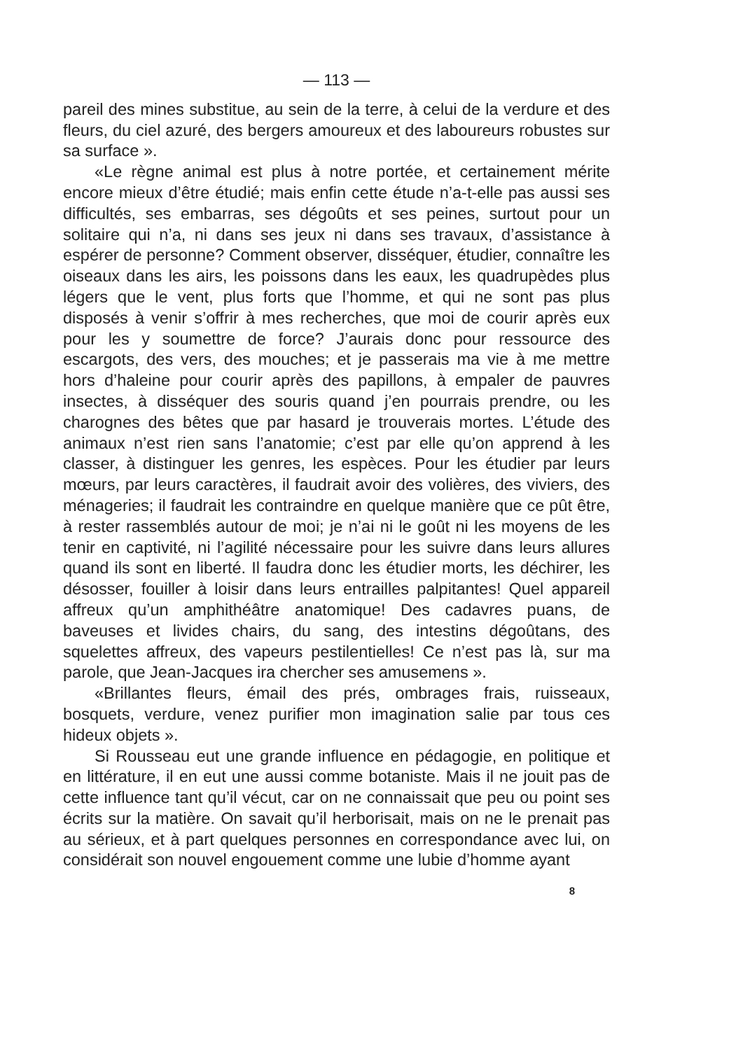— 113 —
pareil des mines substitue, au sein de la terre, à celui de la verdure et des fleurs, du ciel azuré, des bergers amoureux et des laboureurs robustes sur sa surface ».
«Le règne animal est plus à notre portée, et certainement mérite encore mieux d’être étudié; mais enfin cette étude n’a-t-elle pas aussi ses difficultés, ses embarras, ses dégoûts et ses peines, surtout pour un solitaire qui n’a, ni dans ses jeux ni dans ses travaux, d’assistance à espérer de personne? Comment observer, disséquer, étudier, connaître les oiseaux dans les airs, les poissons dans les eaux, les quadrupèdes plus légers que le vent, plus forts que l’homme, et qui ne sont pas plus disposés à venir s’offrir à mes recherches, que moi de courir après eux pour les y soumettre de force? J’aurais donc pour ressource des escargots, des vers, des mouches; et je passerais ma vie à me mettre hors d’haleine pour courir après des papillons, à empaler de pauvres insectes, à disséquer des souris quand j’en pourrais prendre, ou les charognes des bêtes que par hasard je trouverais mortes. L’étude des animaux n’est rien sans l’anatomie; c’est par elle qu’on apprend à les classer, à distinguer les genres, les espèces. Pour les étudier par leurs mœurs, par leurs caractères, il faudrait avoir des volières, des viviers, des ménageries; il faudrait les contraindre en quelque manière que ce pût être, à rester rassemblés autour de moi; je n’ai ni le goût ni les moyens de les tenir en captivité, ni l’agilité nécessaire pour les suivre dans leurs allures quand ils sont en liberté. Il faudra donc les étudier morts, les déchirer, les désosser, fouiller à loisir dans leurs entrailles palpitantes! Quel appareil affreux qu’un amphithéâtre anatomique! Des cadavres puans, de baveuses et livides chairs, du sang, des intestins dégoûtans, des squelettes affreux, des vapeurs pestilentielles! Ce n’est pas là, sur ma parole, que Jean-Jacques ira chercher ses amusemens ».
«Brillantes fleurs, émail des prés, ombrages frais, ruisseaux, bosquets, verdure, venez purifier mon imagination salie par tous ces hideux objets ».
Si Rousseau eut une grande influence en pédagogie, en politique et en littérature, il en eut une aussi comme botaniste. Mais il ne jouit pas de cette influence tant qu’il vécut, car on ne connaissait que peu ou point ses écrits sur la matière. On savait qu’il herborisait, mais on ne le prenait pas au sérieux, et à part quelques personnes en correspondance avec lui, on considérait son nouvel engouement comme une lubie d’homme ayant
8